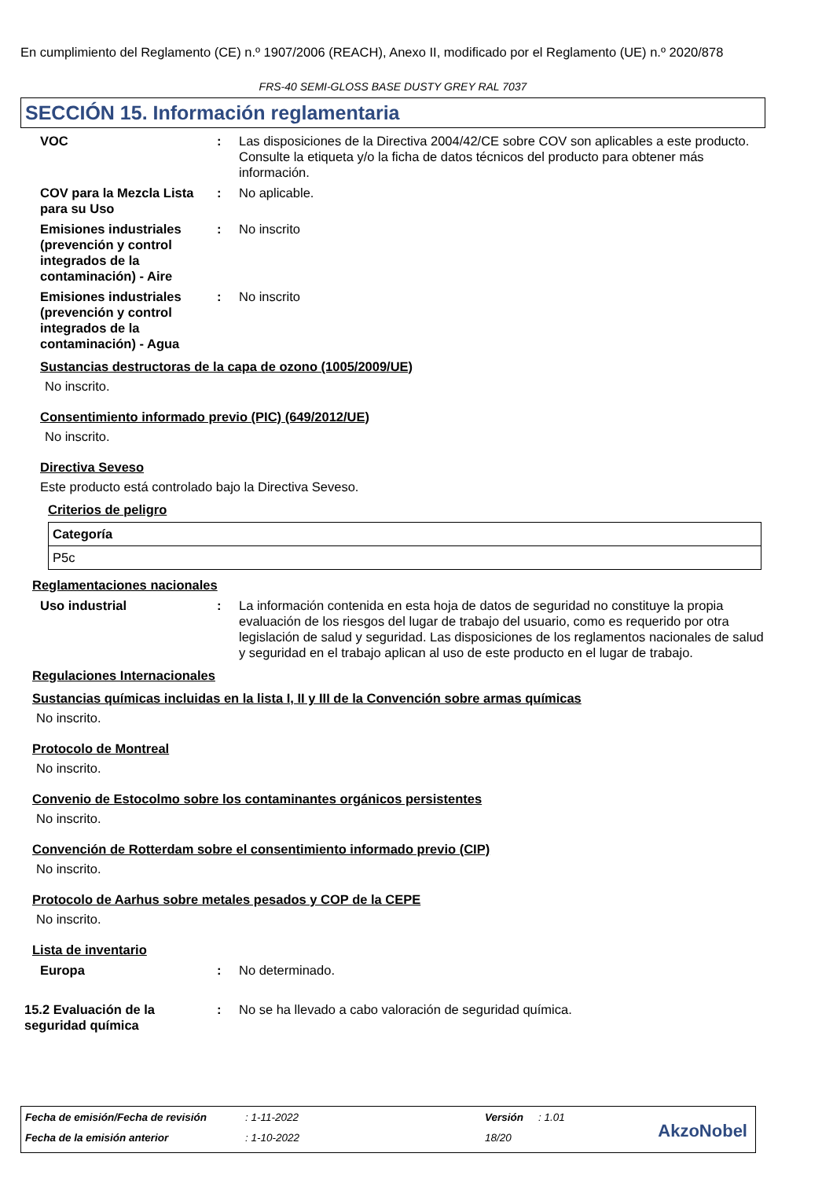En cumplimiento del Reglamento (CE) n.º 1907/2006 (REACH), Anexo II, modificado por el Reglamento (UE) n.º 2020/878
FRS-40 SEMI-GLOSS BASE DUSTY GREY RAL 7037
SECCIÓN 15. Información reglamentaria
VOC : Las disposiciones de la Directiva 2004/42/CE sobre COV son aplicables a este producto. Consulte la etiqueta y/o la ficha de datos técnicos del producto para obtener más información.
COV para la Mezcla Lista para su Uso
: No aplicable.
Emisiones industriales (prevención y control integrados de la contaminación) - Aire
: No inscrito
Emisiones industriales (prevención y control integrados de la contaminación) - Agua
: No inscrito
Sustancias destructoras de la capa de ozono (1005/2009/UE)
No inscrito.
Consentimiento informado previo (PIC) (649/2012/UE)
No inscrito.
Directiva Seveso
Este producto está controlado bajo la Directiva Seveso.
Criterios de peligro
| Categoría |
| --- |
| P5c |
Reglamentaciones nacionales
Uso industrial : La información contenida en esta hoja de datos de seguridad no constituye la propia evaluación de los riesgos del lugar de trabajo del usuario, como es requerido por otra legislación de salud y seguridad. Las disposiciones de los reglamentos nacionales de salud y seguridad en el trabajo aplican al uso de este producto en el lugar de trabajo.
Regulaciones Internacionales
Sustancias químicas incluidas en la lista I, II y III de la Convención sobre armas químicas
No inscrito.
Protocolo de Montreal
No inscrito.
Convenio de Estocolmo sobre los contaminantes orgánicos persistentes
No inscrito.
Convención de Rotterdam sobre el consentimiento informado previo (CIP)
No inscrito.
Protocolo de Aarhus sobre metales pesados y COP de la CEPE
No inscrito.
Lista de inventario
Europa : No determinado.
15.2 Evaluación de la seguridad química
: No se ha llevado a cabo valoración de seguridad química.
Fecha de emisión/Fecha de revisión
: 1-11-2022 Versión : 1.01
Fecha de la emisión anterior : 1-10-2022 18/20 AkzoNobel